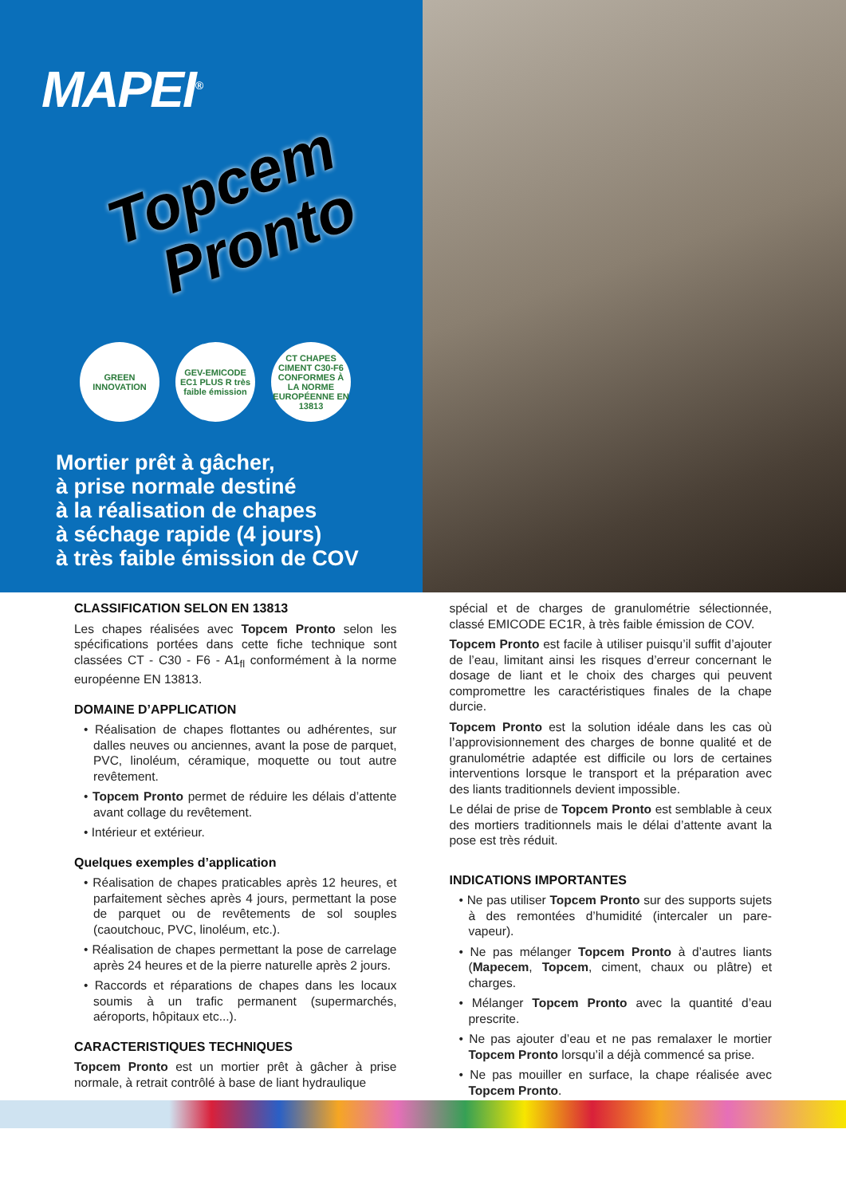MAPEI<sup>®</sup>
Topcem
Pronto
GREEN INNOVATION
GEV-EMICODE EC1 PLUS R très faible émission
CT CHAPES CIMENT C30-F6 CONFORMES À LA NORME EUROPÉENNE EN 13813
Mortier prêt à gâcher,
à prise normale destiné
à la réalisation de chapes
à séchage rapide (4 jours)
à très faible émission de COV
CLASSIFICATION SELON EN 13813
Les chapes réalisées avec Topcem Pronto selon les spécifications portées dans cette fiche technique sont classées CT - C30 - F6 - A1<sub>fl</sub> conformément à la norme européenne EN 13813.
DOMAINE D’APPLICATION
• Réalisation de chapes flottantes ou adhérentes, sur dalles neuves ou anciennes, avant la pose de parquet, PVC, linoléum, céramique, moquette ou tout autre revêtement.
• Topcem Pronto permet de réduire les délais d’attente avant collage du revêtement.
• Intérieur et extérieur.
Quelques exemples d’application
• Réalisation de chapes praticables après 12 heures, et parfaitement sèches après 4 jours, permettant la pose de parquet ou de revêtements de sol souples (caoutchouc, PVC, linoléum, etc.).
• Réalisation de chapes permettant la pose de carrelage après 24 heures et de la pierre naturelle après 2 jours.
• Raccords et réparations de chapes dans les locaux soumis à un trafic permanent (supermarchés, aéroports, hôpitaux etc...).
CARACTERISTIQUES TECHNIQUES
Topcem Pronto est un mortier prêt à gâcher à prise normale, à retrait contrôlé à base de liant hydraulique
spécial et de charges de granulométrie sélectionnée, classé EMICODE EC1R, à très faible émission de COV.
Topcem Pronto est facile à utiliser puisqu’il suffit d’ajouter de l’eau, limitant ainsi les risques d’erreur concernant le dosage de liant et le choix des charges qui peuvent compromettre les caractéristiques finales de la chape durcie.
Topcem Pronto est la solution idéale dans les cas où l’approvisionnement des charges de bonne qualité et de granulométrie adaptée est difficile ou lors de certaines interventions lorsque le transport et la préparation avec des liants traditionnels devient impossible.
Le délai de prise de Topcem Pronto est semblable à ceux des mortiers traditionnels mais le délai d’attente avant la pose est très réduit.
INDICATIONS IMPORTANTES
• Ne pas utiliser Topcem Pronto sur des supports sujets à des remontées d’humidité (intercaler un pare-vapeur).
• Ne pas mélanger Topcem Pronto à d’autres liants (Mapecem, Topcem, ciment, chaux ou plâtre) et charges.
• Mélanger Topcem Pronto avec la quantité d’eau prescrite.
• Ne pas ajouter d’eau et ne pas remalaxer le mortier Topcem Pronto lorsqu’il a déjà commencé sa prise.
• Ne pas mouiller en surface, la chape réalisée avec Topcem Pronto.